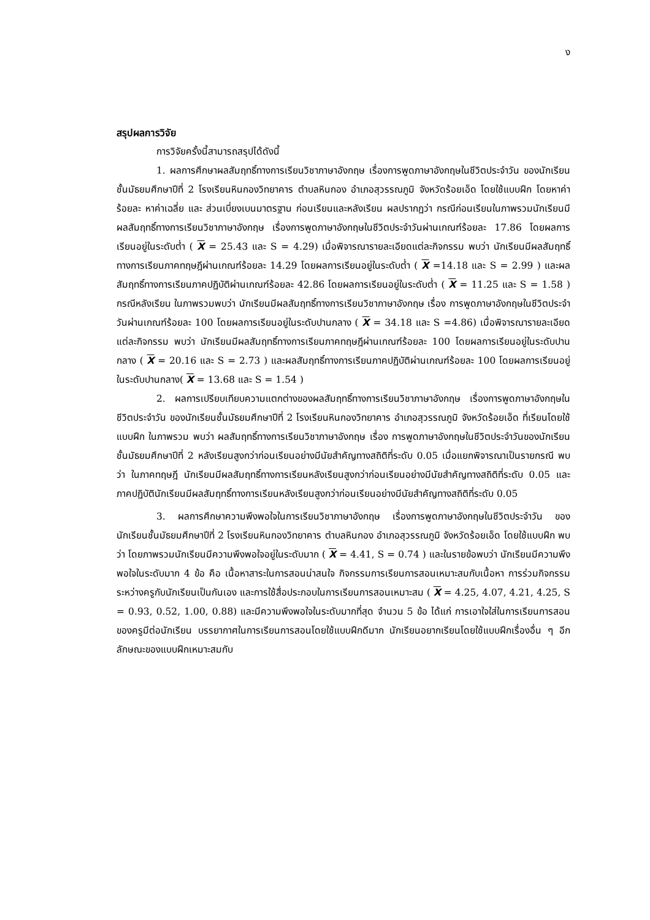ง
สรุปผลการวิจัย
การวิจัยครั้งนี้สามารถสรุปได้ดังนี้
1. ผลการศึกษาผลสัมฤทธิ์ทางการเรียนวิชาภาษาอังกฤษ เรื่องการพูดภาษาอังกฤษในชีวิตประจำวัน ของนักเรียนชั้นมัธยมศึกษาปีที่ 2 โรงเรียนหินกองวิทยาคาร ตำบลหินกอง อำเภอสุวรรณภูมิ จังหวัดร้อยเอ็ด โดยใช้แบบฝึก โดยหาค่าร้อยละ หาค่าเฉลี่ย และ ส่วนเบี่ยงเบนมาตรฐาน ก่อนเรียนและหลังเรียน ผลปรากฏว่า กรณีก่อนเรียนในภาพรวมนักเรียนมีผลสัมฤทธิ์ทางการเรียนวิชาภาษาอังกฤษ เรื่องการพูดภาษาอังกฤษในชีวิตประจำวันผ่านเกณฑ์ร้อยละ 17.86 โดยผลการเรียนอยู่ในระดับต่ำ ( X = 25.43 และ S = 4.29) เมื่อพิจารณารายละเอียดแต่ละกิจกรรม พบว่า นักเรียนมีผลสัมฤทธิ์ทางการเรียนภาคทฤษฎีผ่านเกณฑ์ร้อยละ 14.29 โดยผลการเรียนอยู่ในระดับต่ำ ( X =14.18 และ S = 2.99 ) และผลสัมฤทธิ์ทางการเรียนภาคปฏิบัติผ่านเกณฑ์ร้อยละ 42.86 โดยผลการเรียนอยู่ในระดับต่ำ ( X = 11.25 และ S = 1.58 ) กรณีหลังเรียน ในภาพรวมพบว่า นักเรียนมีผลสัมฤทธิ์ทางการเรียนวิชาภาษาอังกฤษ เรื่อง การพูดภาษาอังกฤษในชีวิตประจำวันผ่านเกณฑ์ร้อยละ 100 โดยผลการเรียนอยู่ในระดับปานกลาง ( X = 34.18 และ S =4.86) เมื่อพิจารณารายละเอียดแต่ละกิจกรรม พบว่า นักเรียนมีผลสัมฤทธิ์ทางการเรียนภาคทฤษฎีผ่านเกณฑ์ร้อยละ 100 โดยผลการเรียนอยู่ในระดับปานกลาง ( X = 20.16 และ S = 2.73 ) และผลสัมฤทธิ์ทางการเรียนภาคปฏิบัติผ่านเกณฑ์ร้อยละ 100 โดยผลการเรียนอยู่ในระดับปานกลาง( X = 13.68 และ S = 1.54 )
2. ผลการเปรียบเทียบความแตกต่างของผลสัมฤทธิ์ทางการเรียนวิชาภาษาอังกฤษ เรื่องการพูดภาษาอังกฤษในชีวิตประจำวัน ของนักเรียนชั้นมัธยมศึกษาปีที่ 2 โรงเรียนหินกองวิทยาคาร อำเภอสุวรรณภูมิ จังหวัดร้อยเอ็ด ที่เรียนโดยใช้แบบฝึก ในภาพรวม พบว่า ผลสัมฤทธิ์ทางการเรียนวิชาภาษาอังกฤษ เรื่อง การพูดภาษาอังกฤษในชีวิตประจำวันของนักเรียนชั้นมัธยมศึกษาปีที่ 2 หลังเรียนสูงกว่าก่อนเรียนอย่างมีนัยสำคัญทางสถิติที่ระดับ 0.05 เมื่อแยกพิจารณาเป็นรายกรณี พบว่า ในภาคทฤษฎี นักเรียนมีผลสัมฤทธิ์ทางการเรียนหลังเรียนสูงกว่าก่อนเรียนอย่างมีนัยสำคัญทางสถิติที่ระดับ 0.05 และภาคปฏิบัตินักเรียนมีผลสัมฤทธิ์ทางการเรียนหลังเรียนสูงกว่าก่อนเรียนอย่างมีนัยสำคัญทางสถิติที่ระดับ 0.05
3. ผลการศึกษาความพึงพอใจในการเรียนวิชาภาษาอังกฤษ เรื่องการพูดภาษาอังกฤษในชีวิตประจำวัน ของนักเรียนชั้นมัธยมศึกษาปีที่ 2 โรงเรียนหินกองวิทยาคาร ตำบลหินกอง อำเภอสุวรรณภูมิ จังหวัดร้อยเอ็ด โดยใช้แบบฝึก พบว่า โดยภาพรวมนักเรียนมีความพึงพอใจอยู่ในระดับมาก ( X = 4.41, S = 0.74 ) และในรายข้อพบว่า นักเรียนมีความพึงพอใจในระดับมาก 4 ข้อ คือ เนื้อหาสาระในการสอนน่าสนใจ กิจกรรมการเรียนการสอนเหมาะสมกับเนื้อหา การร่วมกิจกรรมระหว่างครูกับนักเรียนเป็นกันเอง และการใช้สื่อประกอบในการเรียนการสอนเหมาะสม ( X = 4.25, 4.07, 4.21, 4.25, S = 0.93, 0.52, 1.00, 0.88) และมีความพึงพอใจในระดับมากที่สุด จำนวน 5 ข้อ ได้แก่ การเอาใจใส่ในการเรียนการสอนของครูมีต่อนักเรียน บรรยากาศในการเรียนการสอนโดยใช้แบบฝึกดีมาก นักเรียนอยากเรียนโดยใช้แบบฝึกเรื่องอื่น ๆ อีก ลักษณะของแบบฝึกเหมาะสมกับ